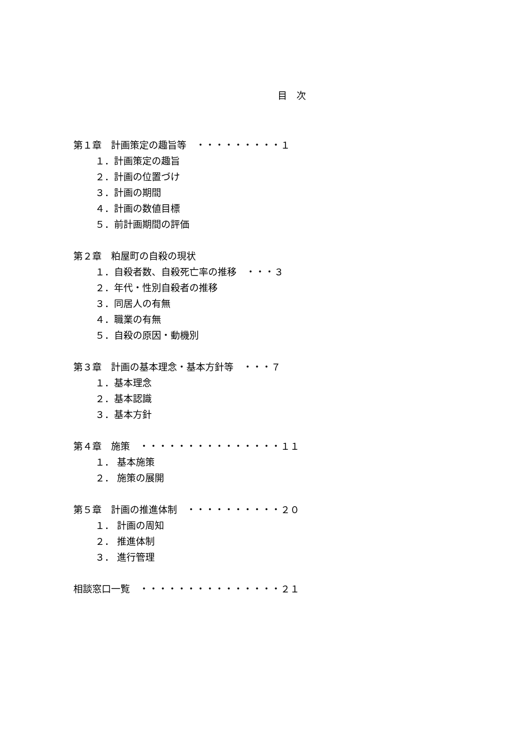目　次
第１章　計画策定の趣旨等　・・・・・・・・・１
１．計画策定の趣旨
２．計画の位置づけ
３．計画の期間
４．計画の数値目標
５．前計画期間の評価
第２章　粕屋町の自殺の現状
１．自殺者数、自殺死亡率の推移　・・・３
２．年代・性別自殺者の推移
３．同居人の有無
４．職業の有無
５．自殺の原因・動機別
第３章　計画の基本理念・基本方針等　・・・７
１．基本理念
２．基本認識
３．基本方針
第４章　施策　・・・・・・・・・・・・・・・１１
１． 基本施策
２． 施策の展開
第５章　計画の推進体制　・・・・・・・・・・２０
１． 計画の周知
２． 推進体制
３． 進行管理
相談窓口一覧　・・・・・・・・・・・・・・・２１